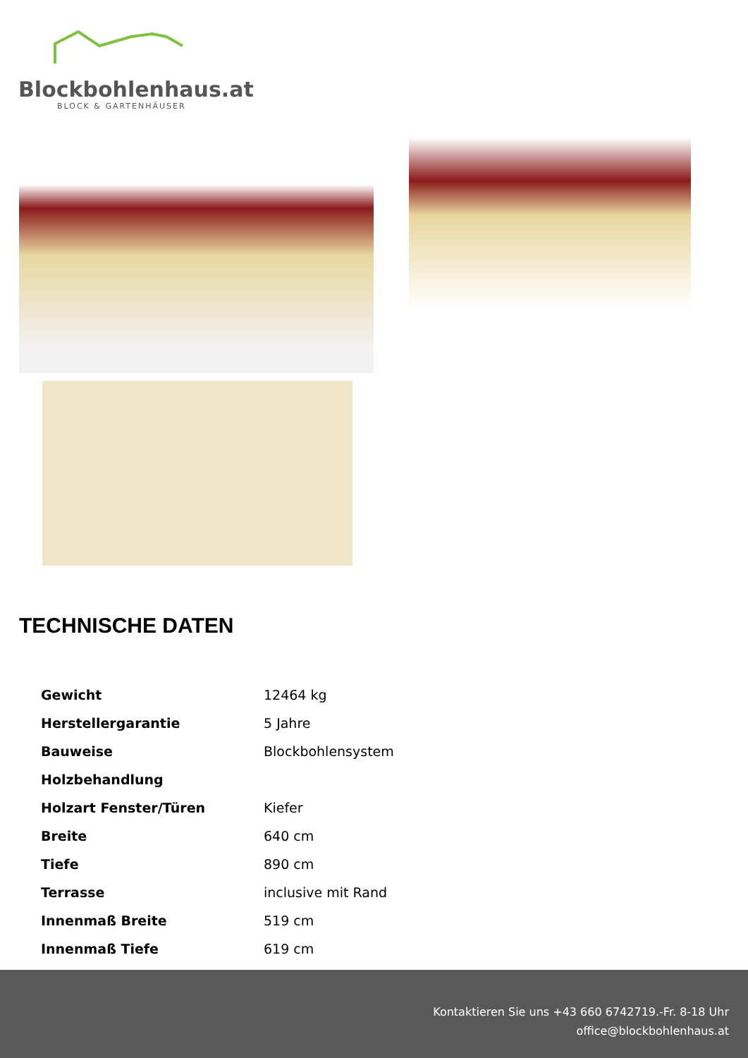Blockbohlenhaus.at
BLOCK & GARTENHÄUSER
TECHNISCHE DATEN
| Gewicht | 12464 kg |
| Herstellergarantie | 5 Jahre |
| Bauweise | Blockbohlensystem |
| Holzbehandlung | |
| Holzart Fenster/Türen | Kiefer |
| Breite | 640 cm |
| Tiefe | 890 cm |
| Terrasse | inclusive mit Rand |
| Innenmaß Breite | 519 cm |
| Innenmaß Tiefe | 619 cm |
Kontaktieren Sie uns +43 660 6742719.-Fr. 8-18 Uhr
office@blockbohlenhaus.at